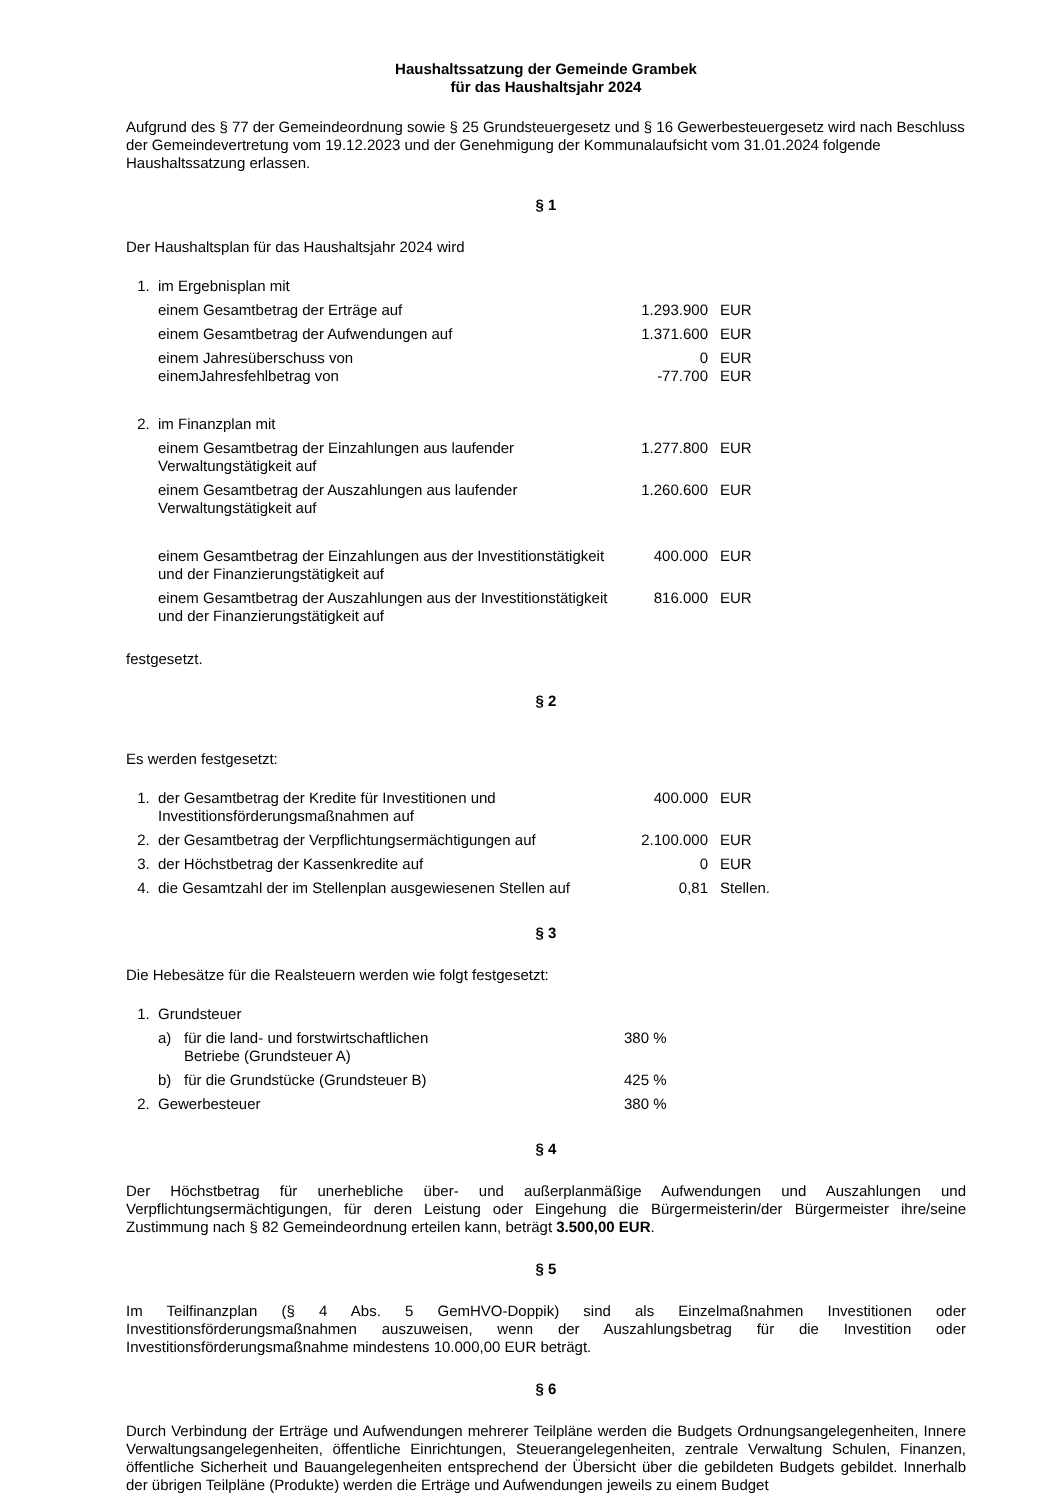Haushaltssatzung der Gemeinde Grambek
für das Haushaltsjahr 2024
Aufgrund des § 77 der Gemeindeordnung sowie § 25 Grundsteuergesetz und § 16 Gewerbesteuergesetz wird nach Beschluss der Gemeindevertretung vom 19.12.2023 und der Genehmigung der Kommunalaufsicht vom 31.01.2024 folgende Haushaltssatzung erlassen.
§ 1
Der Haushaltsplan für das Haushaltsjahr 2024 wird
| 1. | im Ergebnisplan mit | | |
| | einem Gesamtbetrag der Erträge auf | 1.293.900 | EUR |
| | einem Gesamtbetrag der Aufwendungen auf | 1.371.600 | EUR |
| | einem Jahresüberschuss von einemJahresfehlbetrag von | 0 -77.700 | EUR EUR |
| 2. | im Finanzplan mit | | |
| | einem Gesamtbetrag der Einzahlungen aus laufender Verwaltungstätigkeit auf | 1.277.800 | EUR |
| | einem Gesamtbetrag der Auszahlungen aus laufender Verwaltungstätigkeit auf | 1.260.600 | EUR |
| | einem Gesamtbetrag der Einzahlungen aus der Investitionstätigkeit und der Finanzierungstätigkeit auf | 400.000 | EUR |
| | einem Gesamtbetrag der Auszahlungen aus der Investitionstätigkeit und der Finanzierungstätigkeit auf | 816.000 | EUR |
festgesetzt.
§ 2
Es werden festgesetzt:
| 1. | der Gesamtbetrag der Kredite für Investitionen und Investitionsförderungsmaßnahmen auf | 400.000 | EUR |
| 2. | der Gesamtbetrag der Verpflichtungsermächtigungen auf | 2.100.000 | EUR |
| 3. | der Höchstbetrag der Kassenkredite auf | 0 | EUR |
| 4. | die Gesamtzahl der im Stellenplan ausgewiesenen Stellen auf | 0,81 | Stellen. |
§ 3
Die Hebesätze für die Realsteuern werden wie folgt festgesetzt:
| 1. | Grundsteuer | | |
| | a) | für die land- und forstwirtschaftlichen Betriebe (Grundsteuer A) | 380 % |
| | b) | für die Grundstücke (Grundsteuer B) | 425 % |
| 2. | Gewerbesteuer | | 380 % |
§ 4
Der Höchstbetrag für unerhebliche über- und außerplanmäßige Aufwendungen und Auszahlungen und Verpflichtungsermächtigungen, für deren Leistung oder Eingehung die Bürgermeisterin/der Bürgermeister ihre/seine Zustimmung nach § 82 Gemeindeordnung erteilen kann, beträgt 3.500,00 EUR.
§ 5
Im Teilfinanzplan (§ 4 Abs. 5 GemHVO-Doppik) sind als Einzelmaßnahmen Investitionen oder Investitionsförderungsmaßnahmen auszuweisen, wenn der Auszahlungsbetrag für die Investition oder Investitionsförderungsmaßnahme mindestens 10.000,00 EUR beträgt.
§ 6
Durch Verbindung der Erträge und Aufwendungen mehrerer Teilpläne werden die Budgets Ordnungsangelegenheiten, Innere Verwaltungsangelegenheiten, öffentliche Einrichtungen, Steuerangelegenheiten, zentrale Verwaltung Schulen, Finanzen, öffentliche Sicherheit und Bauangelegenheiten entsprechend der Übersicht über die gebildeten Budgets gebildet. Innerhalb der übrigen Teilpläne (Produkte) werden die Erträge und Aufwendungen jeweils zu einem Budget